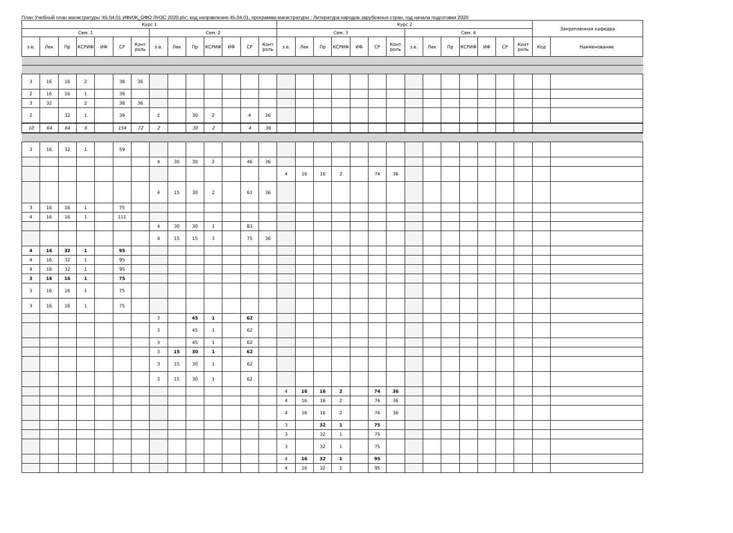План Учебный план магистратуры '45.04.01 ИФИЖ_ОФО ЛНЗС 2020.plx', код направления 45.04.01, программа магистратуры : Литература народов зарубежных стран, год начала подготовки 2020
| Курс 1 | | | | | | | | | | | | | | Курс 2 | | | | | | | | | | | | | | Закрепленная кафедра | |
| --- | --- | --- | --- | --- | --- | --- | --- | --- | --- | --- | --- | --- | --- | --- | --- | --- | --- | --- | --- | --- | --- | --- | --- | --- | --- | --- | --- | --- | --- |
| Сем. 1 | | | | | | | Сем. 2 | | | | | | | Сем. 3 | | | | | | | Сем. 4 | | | | | | | | |
| з.е. | Лек | Пр | КСРИФ | ИФ | СР | Конт роль | з.е. | Лек | Пр | КСРИФ | ИФ | СР | Конт роль | з.е. | Лек | Пр | КСРИФ | ИФ | СР | Конт роль | з.е. | Лек | Пр | КСРИФ | ИФ | СР | Конт роль | Код | Наименование |
| 3 | 16 | 16 | 2 | | 38 | 36 | | | | | | | | | | | | | | | | | | | | | | | |
| 2 | 16 | 16 | 1 | | 39 | | | | | | | | | | | | | | | | | | | | | | | | |
| 3 | 32 | | 2 | | 38 | 36 | | | | | | | | | | | | | | | | | | | | | | | |
| 2 | | 32 | 1 | | 39 | | 2 | | 30 | 2 | | 4 | 36 | | | | | | | | | | | | | | | | |
| 10 | 64 | 64 | 6 | | 154 | 72 | 2 | | 30 | 2 | | 4 | 36 | | | | | | | | | | | | | | | | |
| 3 | 16 | 32 | 1 | | 59 | | | | | | | | | | | | | | | | | | | | | | | | |
| | | | | | | | 4 | 30 | 30 | 2 | | 46 | 36 | | | | | | | | | | | | | | | | |
| | | | | | | | | | | | | | | 4 | 16 | 16 | 2 | | 74 | 36 | | | | | | | | | |
| | | | | | | | 4 | 15 | 30 | 2 | | 61 | 36 | | | | | | | | | | | | | | | | |
| 3 | 16 | 16 | 1 | | 75 | | | | | | | | | | | | | | | | | | | | | | | | |
| 4 | 16 | 16 | 1 | | 111 | | | | | | | | | | | | | | | | | | | | | | | | |
| | | | | | | | 4 | 30 | 30 | 1 | | 83 | | | | | | | | | | | | | | | | | |
| | | | | | | | 4 | 15 | 15 | 3 | | 75 | 36 | | | | | | | | | | | | | | | | |
| 4 | 16 | 32 | 1 | | 95 | | | | | | | | | | | | | | | | | | | | | | | | |
| 4 | 16 | 32 | 1 | | 95 | | | | | | | | | | | | | | | | | | | | | | | | |
| 4 | 16 | 32 | 1 | | 95 | | | | | | | | | | | | | | | | | | | | | | | | |
| 3 | 16 | 16 | 1 | | 75 | | | | | | | | | | | | | | | | | | | | | | | | |
| 3 | 16 | 16 | 1 | | 75 | | | | | | | | | | | | | | | | | | | | | | | | |
| 3 | 16 | 16 | 1 | | 75 | | | | | | | | | | | | | | | | | | | | | | | | |
| | | | | | | | 3 | | 45 | 1 | | 62 | | | | | | | | | | | | | | | | | |
| | | | | | | | 3 | | 45 | 1 | | 62 | | | | | | | | | | | | | | | | | |
| | | | | | | | 3 | | 45 | 1 | | 62 | | | | | | | | | | | | | | | | | |
| | | | | | | | 3 | 15 | 30 | 1 | | 62 | | | | | | | | | | | | | | | | | |
| | | | | | | | 3 | 15 | 30 | 1 | | 62 | | | | | | | | | | | | | | | | | |
| | | | | | | | 3 | 15 | 30 | 1 | | 62 | | | | | | | | | | | | | | | | | |
| | | | | | | | | | | | | | | 4 | 16 | 16 | 2 | | 74 | 36 | | | | | | | | | |
| | | | | | | | | | | | | | | 4 | 16 | 16 | 2 | | 74 | 36 | | | | | | | | | |
| | | | | | | | | | | | | | | 4 | 16 | 16 | 2 | | 74 | 36 | | | | | | | | | |
| | | | | | | | | | | | | | | 3 | | 32 | 1 | | 75 | | | | | | | | | | |
| | | | | | | | | | | | | | | 3 | | 32 | 1 | | 75 | | | | | | | | | | |
| | | | | | | | | | | | | | | 3 | | 32 | 1 | | 75 | | | | | | | | | | |
| | | | | | | | | | | | | | | 4 | 16 | 32 | 1 | | 95 | | | | | | | | | | |
| | | | | | | | | | | | | | | 4 | 16 | 32 | 1 | | 95 | | | | | | | | | | |